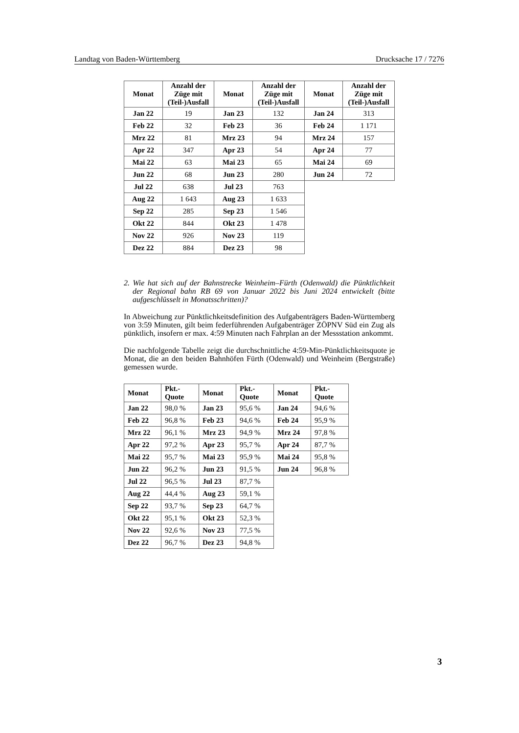Landtag von Baden-Württemberg Drucksache 17 / 7276
| Monat | Anzahl der Züge mit (Teil-)Ausfall | Monat | Anzahl der Züge mit (Teil-)Ausfall | Monat | Anzahl der Züge mit (Teil-)Ausfall |
| --- | --- | --- | --- | --- | --- |
| Jan 22 | 19 | Jan 23 | 132 | Jan 24 | 313 |
| Feb 22 | 32 | Feb 23 | 36 | Feb 24 | 1 171 |
| Mrz 22 | 81 | Mrz 23 | 94 | Mrz 24 | 157 |
| Apr 22 | 347 | Apr 23 | 54 | Apr 24 | 77 |
| Mai 22 | 63 | Mai 23 | 65 | Mai 24 | 69 |
| Jun 22 | 68 | Jun 23 | 280 | Jun 24 | 72 |
| Jul 22 | 638 | Jul 23 | 763 | | |
| Aug 22 | 1 643 | Aug 23 | 1 633 | | |
| Sep 22 | 285 | Sep 23 | 1 546 | | |
| Okt 22 | 844 | Okt 23 | 1 478 | | |
| Nov 22 | 926 | Nov 23 | 119 | | |
| Dez 22 | 884 | Dez 23 | 98 | | |
2. Wie hat sich auf der Bahnstrecke Weinheim–Fürth (Odenwald) die Pünktlichkeit der Regional bahn RB 69 von Januar 2022 bis Juni 2024 entwickelt (bitte aufgeschlüsselt in Monatsschritten)?
In Abweichung zur Pünktlichkeitsdefinition des Aufgabenträgers Baden-Württemberg von 3:59 Minuten, gilt beim federführenden Aufgabenträger ZÖPNV Süd ein Zug als pünktlich, insofern er max. 4:59 Minuten nach Fahrplan an der Messstation ankommt.
Die nachfolgende Tabelle zeigt die durchschnittliche 4:59-Min-Pünktlichkeitsquote je Monat, die an den beiden Bahnhöfen Fürth (Odenwald) und Weinheim (Bergstraße) gemessen wurde.
| Monat | Pkt.- Quote | Monat | Pkt.- Quote | Monat | Pkt.- Quote |
| --- | --- | --- | --- | --- | --- |
| Jan 22 | 98,0 % | Jan 23 | 95,6 % | Jan 24 | 94,6 % |
| Feb 22 | 96,8 % | Feb 23 | 94,6 % | Feb 24 | 95,9 % |
| Mrz 22 | 96,1 % | Mrz 23 | 94,9 % | Mrz 24 | 97,8 % |
| Apr 22 | 97,2 % | Apr 23 | 95,7 % | Apr 24 | 87,7 % |
| Mai 22 | 95,7 % | Mai 23 | 95,9 % | Mai 24 | 95,8 % |
| Jun 22 | 96,2 % | Jun 23 | 91,5 % | Jun 24 | 96,8 % |
| Jul 22 | 96,5 % | Jul 23 | 87,7 % | | |
| Aug 22 | 44,4 % | Aug 23 | 59,1 % | | |
| Sep 22 | 93,7 % | Sep 23 | 64,7 % | | |
| Okt 22 | 95,1 % | Okt 23 | 52,3 % | | |
| Nov 22 | 92,6 % | Nov 23 | 77,5 % | | |
| Dez 22 | 96,7 % | Dez 23 | 94,8 % | | |
3